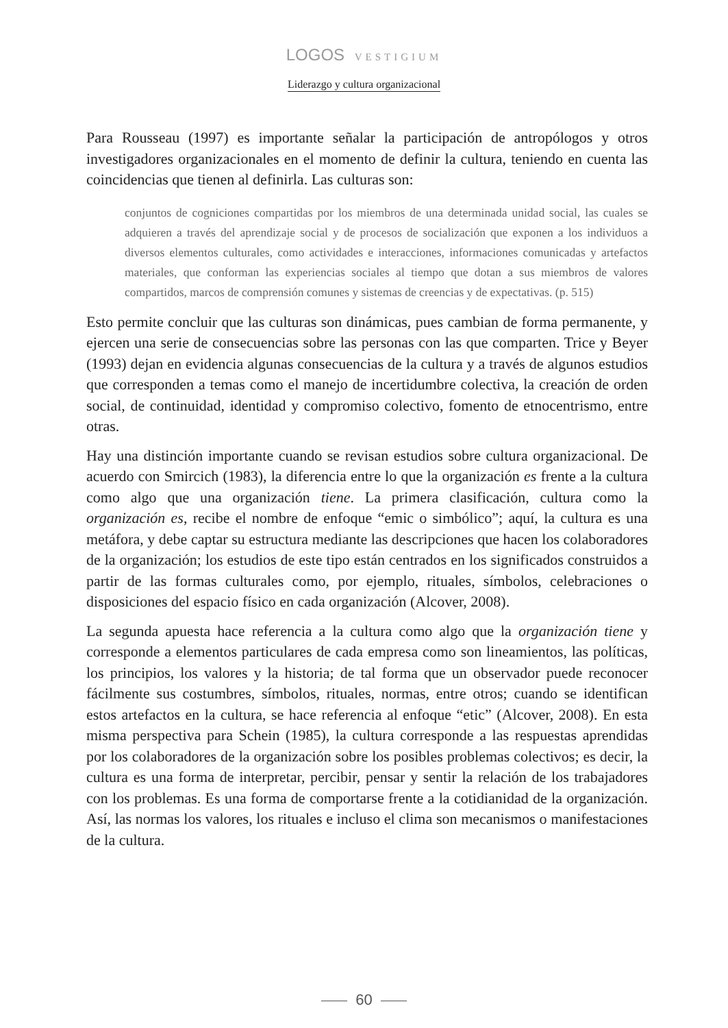LOGOS VESTIGIUM
Liderazgo y cultura organizacional
Para Rousseau (1997) es importante señalar la participación de antropólogos y otros investigadores organizacionales en el momento de definir la cultura, teniendo en cuenta las coincidencias que tienen al definirla. Las culturas son:
conjuntos de cogniciones compartidas por los miembros de una determinada unidad social, las cuales se adquieren a través del aprendizaje social y de procesos de socialización que exponen a los individuos a diversos elementos culturales, como actividades e interacciones, informaciones comunicadas y artefactos materiales, que conforman las experiencias sociales al tiempo que dotan a sus miembros de valores compartidos, marcos de comprensión comunes y sistemas de creencias y de expectativas. (p. 515)
Esto permite concluir que las culturas son dinámicas, pues cambian de forma permanente, y ejercen una serie de consecuencias sobre las personas con las que comparten. Trice y Beyer (1993) dejan en evidencia algunas consecuencias de la cultura y a través de algunos estudios que corresponden a temas como el manejo de incertidumbre colectiva, la creación de orden social, de continuidad, identidad y compromiso colectivo, fomento de etnocentrismo, entre otras.
Hay una distinción importante cuando se revisan estudios sobre cultura organizacional. De acuerdo con Smircich (1983), la diferencia entre lo que la organización es frente a la cultura como algo que una organización tiene. La primera clasificación, cultura como la organización es, recibe el nombre de enfoque “emic o simbólico”; aquí, la cultura es una metáfora, y debe captar su estructura mediante las descripciones que hacen los colaboradores de la organización; los estudios de este tipo están centrados en los significados construidos a partir de las formas culturales como, por ejemplo, rituales, símbolos, celebraciones o disposiciones del espacio físico en cada organización (Alcover, 2008).
La segunda apuesta hace referencia a la cultura como algo que la organización tiene y corresponde a elementos particulares de cada empresa como son lineamientos, las políticas, los principios, los valores y la historia; de tal forma que un observador puede reconocer fácilmente sus costumbres, símbolos, rituales, normas, entre otros; cuando se identifican estos artefactos en la cultura, se hace referencia al enfoque “etic” (Alcover, 2008). En esta misma perspectiva para Schein (1985), la cultura corresponde a las respuestas aprendidas por los colaboradores de la organización sobre los posibles problemas colectivos; es decir, la cultura es una forma de interpretar, percibir, pensar y sentir la relación de los trabajadores con los problemas. Es una forma de comportarse frente a la cotidianidad de la organización. Así, las normas los valores, los rituales e incluso el clima son mecanismos o manifestaciones de la cultura.
60